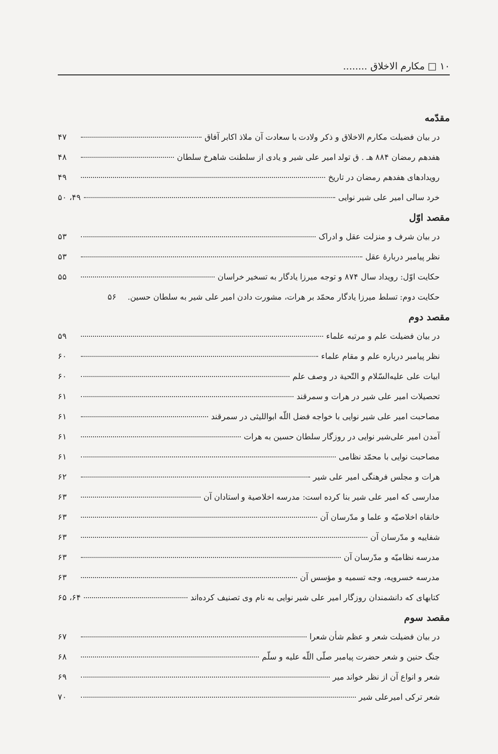۱۰ □ مکارم الاخلاق ........
مقدّمه
در بیان فضیلت مکارم الاخلاق و ذکر ولادت با سعادت آن ملاذ اکابر آفاق ۴۷
هفدهم رمضان ۸۸۴ هـ . ق تولد امیر علی شیر و یادی از سلطنت شاهرخ سلطان ۴۸
رویدادهای هفدهم رمضان در تاریخ ۴۹
خرد سالی امیر علی شیر نوایی ۴۹، ۵۰
مقصد اوّل
در بیان شرف و منزلت عقل و ادراک ۵۳
نظر پیامبر دربارهٔ عقل ۵۳
حکایت اوّل: رویداد سال ۸۷۴ و توجه میرزا یادگار به تسخیر خراسان ۵۵
حکایت دوم: تسلط میرزا یادگار محمّد بر هرات، مشورت دادن امیر علی شیر به سلطان حسین. ۵۶
مقصد دوم
در بیان فضیلت علم و مرتبه علماء ۵۹
نظر پیامبر درباره علم و مقام علماء ۶۰
ابیات علی علیه‌السّلام و التّحیة در وصف علم ۶۰
تحصیلات امیر علی شیر در هرات و سمرقند ۶۱
مصاحبت امیر علی شیر نوایی با خواجه فضل اللّه ابواللیثی در سمرقند ۶۱
آمدن امیر علی‌شیر نوایی در روزگار سلطان حسین به هرات ۶۱
مصاحبت نوایی با محمّد نظامی ۶۱
هرات و مجلس فرهنگی امیر علی شیر ۶۲
مدارسی که امیر علی شیر بنا کرده است: مدرسه اخلاصیة و استادان آن ۶۳
خانقاه اخلاصیّه و علما و مدّرسان آن ۶۳
شفاییه و مدّرسان آن ۶۳
مدرسه نظامیّه و مدّرسان آن ۶۳
مدرسه خسرویه، وجه تسمیه و مؤسس آن ۶۳
کتابهای که دانشمندان روزگار امیر علی شیر نوایی به نام وی تصنیف کرده‌اند ۶۴، ۶۵
مقصد سوم
در بیان فضیلت شعر و عظم شأن شعرا ۶۷
جنگ حنین و شعر حضرت پیامبر صلّی اللّه علیه و سلّم ۶۸
شعر و انواع آن از نظر خواند میر ۶۹
شعر ترکی امیرعلی شیر ۷۰